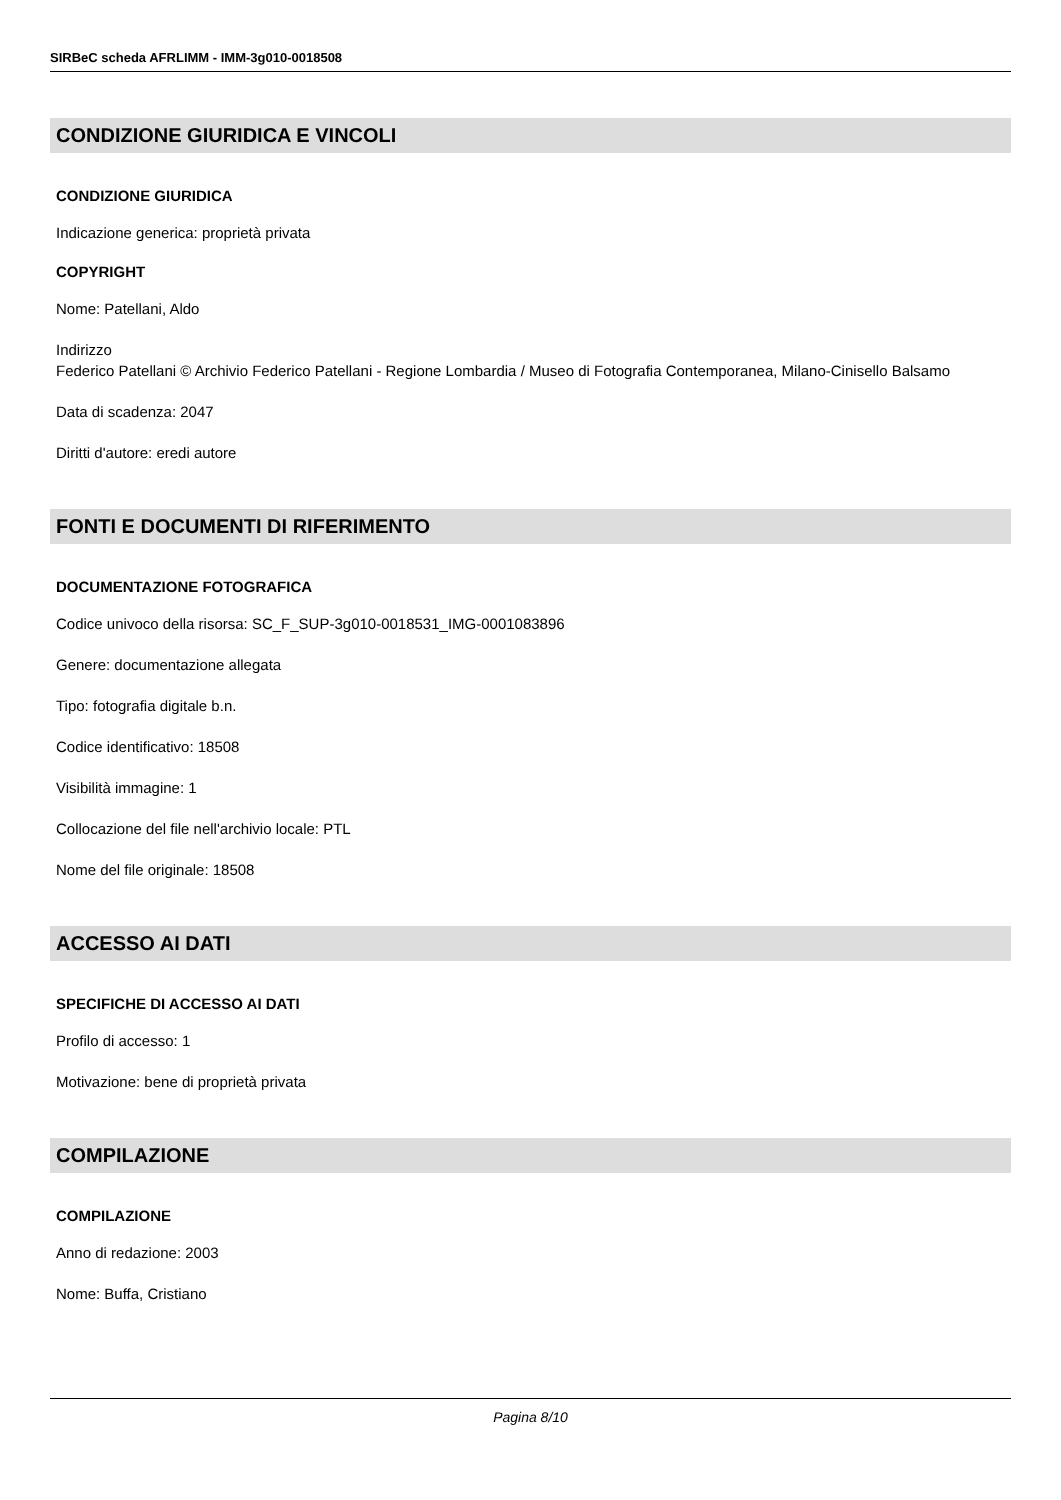SIRBeC scheda AFRLIMM - IMM-3g010-0018508
CONDIZIONE GIURIDICA E VINCOLI
CONDIZIONE GIURIDICA
Indicazione generica: proprietà privata
COPYRIGHT
Nome: Patellani, Aldo
Indirizzo
Federico Patellani © Archivio Federico Patellani - Regione Lombardia / Museo di Fotografia Contemporanea, Milano-Cinisello Balsamo
Data di scadenza: 2047
Diritti d'autore: eredi autore
FONTI E DOCUMENTI DI RIFERIMENTO
DOCUMENTAZIONE FOTOGRAFICA
Codice univoco della risorsa: SC_F_SUP-3g010-0018531_IMG-0001083896
Genere: documentazione allegata
Tipo: fotografia digitale b.n.
Codice identificativo: 18508
Visibilità immagine: 1
Collocazione del file nell'archivio locale: PTL
Nome del file originale: 18508
ACCESSO AI DATI
SPECIFICHE DI ACCESSO AI DATI
Profilo di accesso: 1
Motivazione: bene di proprietà privata
COMPILAZIONE
COMPILAZIONE
Anno di redazione: 2003
Nome: Buffa, Cristiano
Pagina 8/10